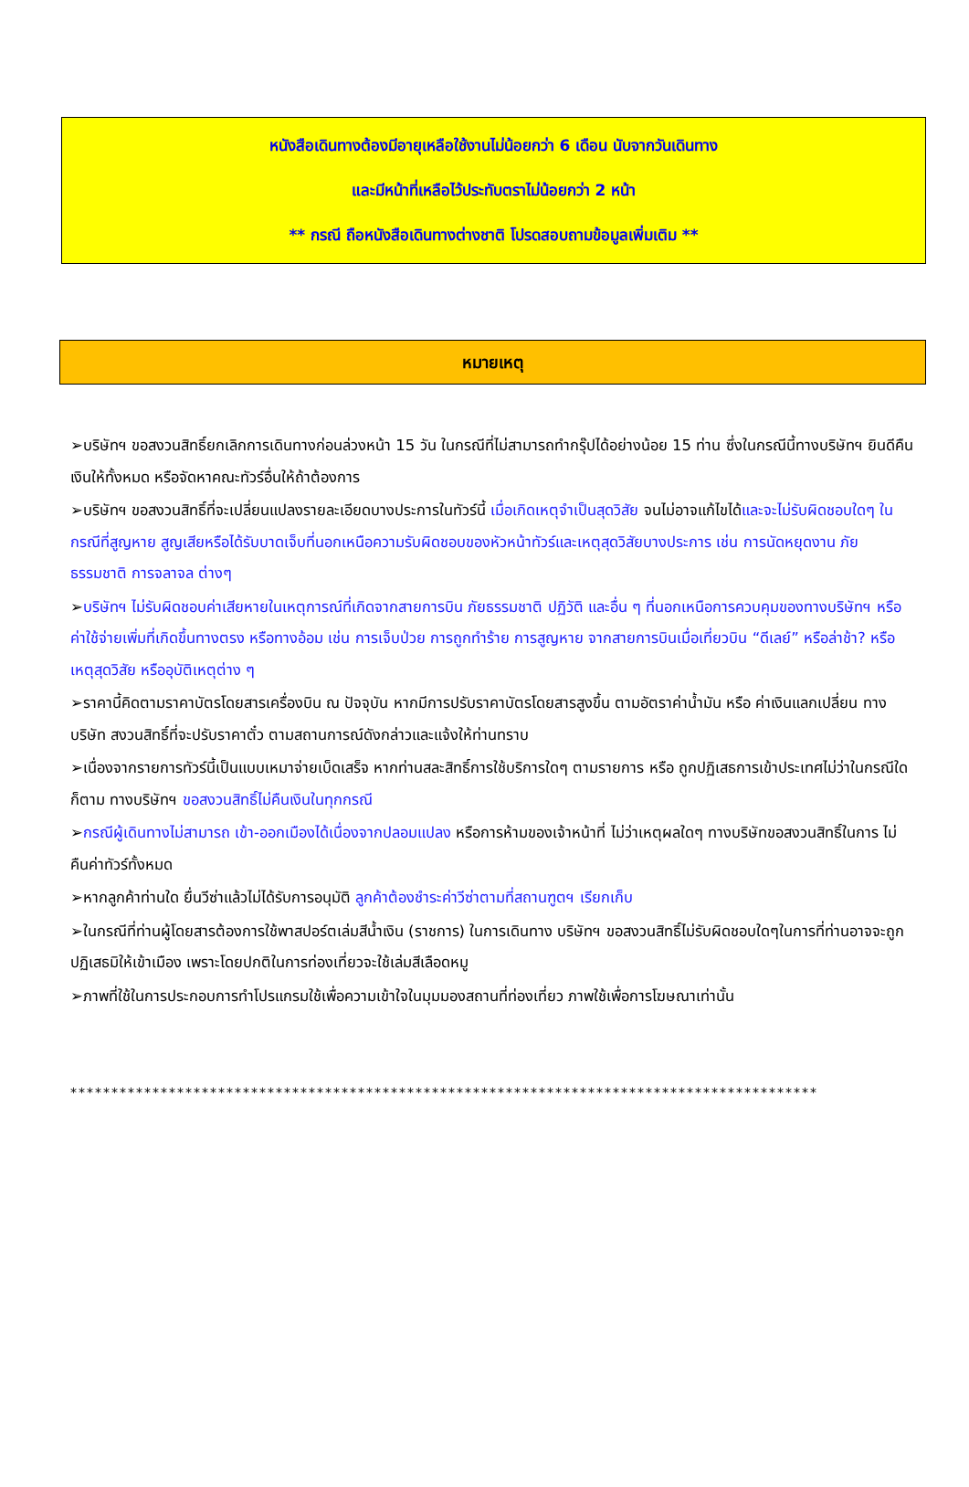หนังสือเดินทางต้องมีอายุเหลือใช้งานไม่น้อยกว่า 6 เดือน นับจากวันเดินทาง
และมีหน้าที่เหลือไว้ประทับตราไม่น้อยกว่า 2 หน้า
** กรณี ถือหนังสือเดินทางต่างชาติ โปรดสอบถามข้อมูลเพิ่มเติม **
หมายเหตุ
➢บริษัทฯ ขอสงวนสิทธิ์ยกเลิกการเดินทางก่อนล่วงหน้า 15 วัน ในกรณีที่ไม่สามารถทำกรุ๊ปได้อย่างน้อย 15 ท่าน ซึ่งในกรณีนี้ทางบริษัทฯ ยินดีคืนเงินให้ทั้งหมด หรือจัดหาคณะทัวร์อื่นให้ถ้าต้องการ
➢บริษัทฯ ขอสงวนสิทธิ์ที่จะเปลี่ยนแปลงรายละเอียดบางประการในทัวร์นี้ เมื่อเกิดเหตุจำเป็นสุดวิสัย จนไม่อาจแก้ไขได้และจะไม่รับผิดชอบใดๆ ในกรณีที่สูญหาย สูญเสียหรือได้รับบาดเจ็บที่นอกเหนือความรับผิดชอบของหัวหน้าทัวร์และเหตุสุดวิสัยบางประการ เช่น การนัดหยุดงาน ภัยธรรมชาติ การจลาจล ต่างๆ
➢บริษัทฯ ไม่รับผิดชอบค่าเสียหายในเหตุการณ์ที่เกิดจากสายการบิน ภัยธรรมชาติ ปฏิวัติ และอื่น ๆ ที่นอกเหนือการควบคุมของทางบริษัทฯ หรือ ค่าใช้จ่ายเพิ่มที่เกิดขึ้นทางตรง หรือทางอ้อม เช่น การเจ็บป่วย การถูกทำร้าย การสูญหาย จากสายการบินเมื่อเที่ยวบิน “ดีเลย์” หรือล่าช้า? หรือ เหตุสุดวิสัย หรืออุบัติเหตุต่าง ๆ
➢ราคานี้คิดตามราคาบัตรโดยสารเครื่องบิน ณ ปัจจุบัน หากมีการปรับราคาบัตรโดยสารสูงขึ้น ตามอัตราค่าน้ำมัน หรือ ค่าเงินแลกเปลี่ยน ทางบริษัท สงวนสิทธิ์ที่จะปรับราคาตั๋ว ตามสถานการณ์ดังกล่าวและแจ้งให้ท่านทราบ
➢เนื่องจากรายการทัวร์นี้เป็นแบบเหมาจ่ายเบ็ดเสร็จ หากท่านสละสิทธิ์การใช้บริการใดๆ ตามรายการ หรือ ถูกปฏิเสธการเข้าประเทศไม่ว่าในกรณีใดก็ตาม ทางบริษัทฯ ขอสงวนสิทธิ์ไม่คืนเงินในทุกกรณี
➢กรณีผู้เดินทางไม่สามารถ เข้า-ออกเมืองได้เนื่องจากปลอมแปลง หรือการห้ามของเจ้าหน้าที่ ไม่ว่าเหตุผลใดๆ ทางบริษัทขอสงวนสิทธิ์ในการ ไม่คืนค่าทัวร์ทั้งหมด
➢หากลูกค้าท่านใด ยื่นวีซ่าแล้วไม่ได้รับการอนุมัติ ลูกค้าต้องชำระค่าวีซ่าตามที่สถานฑูตฯ เรียกเก็บ
➢ในกรณีที่ท่านผู้โดยสารต้องการใช้พาสปอร์ตเล่มสีน้ำเงิน (ราชการ) ในการเดินทาง บริษัทฯ ขอสงวนสิทธิ์ไม่รับผิดชอบใดๆในการที่ท่านอาจจะถูกปฏิเสธมิให้เข้าเมือง เพราะโดยปกติในการท่องเที่ยวจะใช้เล่มสีเลือดหมู
➢ภาพที่ใช้ในการประกอบการทำโปรแกรมใช้เพื่อความเข้าใจในมุมมองสถานที่ท่องเที่ยว ภาพใช้เพื่อการโฆษณาเท่านั้น
*******************************************************************************************